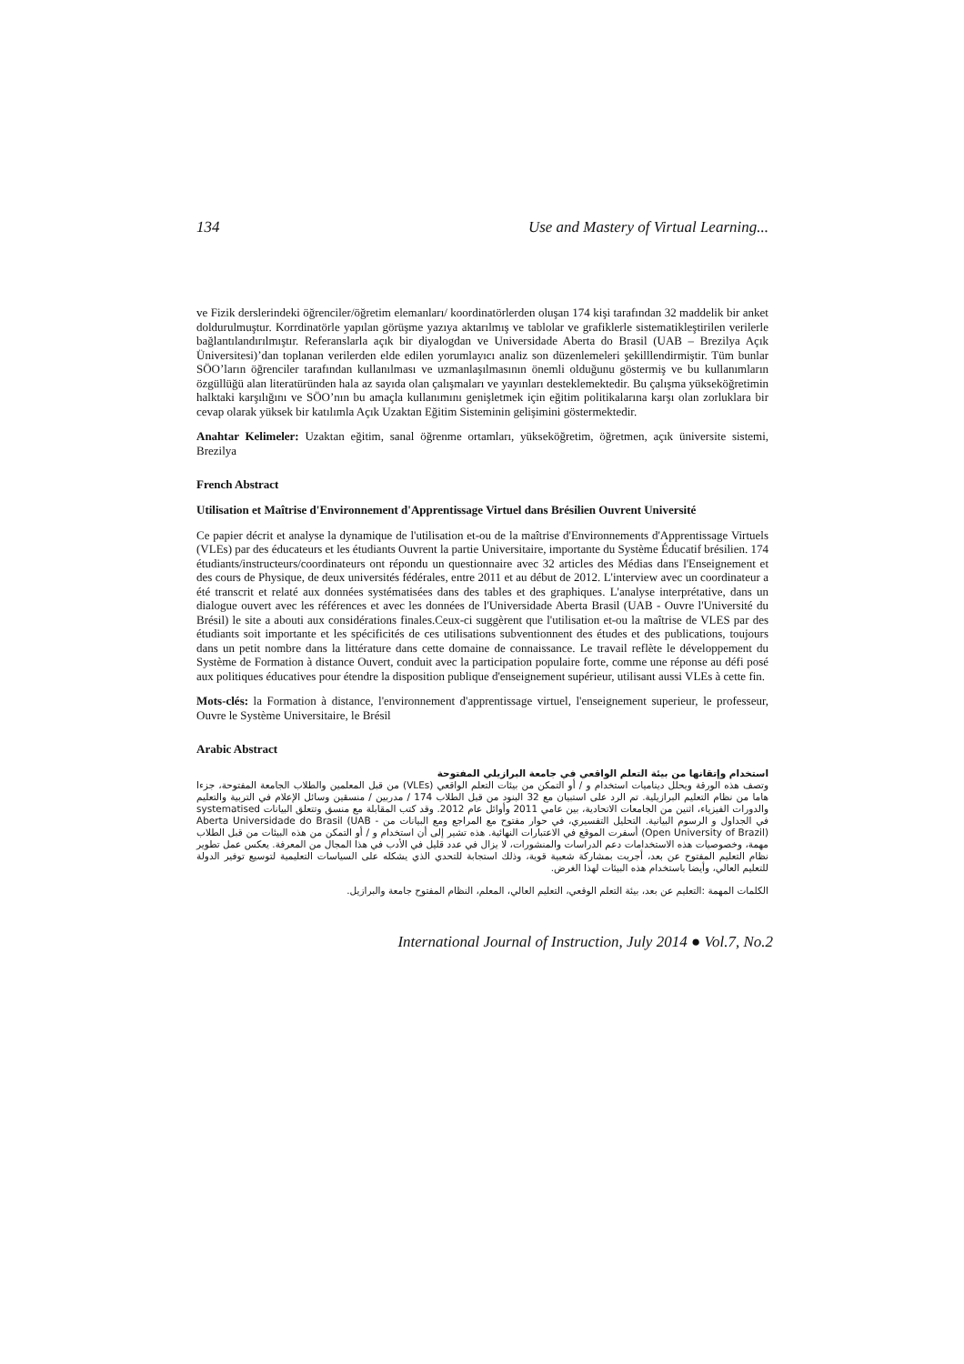134 Use and Mastery of Virtual Learning...
ve Fizik derslerindeki öğrenciler/öğretim elemanları/ koordinatörlerden oluşan 174 kişi tarafından 32 maddelik bir anket doldurulmuştur. Korrdinatörle yapılan görüşme yazıya aktarılmış ve tablolar ve grafiklerle sistematikleştirilen verilerle bağlantılandırılmıştır. Referanslarla açık bir diyalogdan ve Universidade Aberta do Brasil (UAB – Brezilya Açık Üniversitesi)’dan toplanan verilerden elde edilen yorumlayıcı analiz son düzenlemeleri şekilllendirmiştir. Tüm bunlar SÖO’ların öğrenciler tarafından kullanılması ve uzmanlaşılmasının önemli olduğunu göstermiş ve bu kullanımların özgüllüğü alan literatüründen hala az sayıda olan çalışmaları ve yayınları desteklemektedir. Bu çalışma yükseköğretimin halktaki karşılığını ve SÖO’nın bu amaçla kullanımını genişletmek için eğitim politikalarına karşı olan zorluklara bir cevap olarak yüksek bir katılımla Açık Uzaktan Eğitim Sisteminin gelişimini göstermektedir.
Anahtar Kelimeler: Uzaktan eğitim, sanal öğrenme ortamları, yükseköğretim, öğretmen, açık üniversite sistemi, Brezilya
French Abstract
Utilisation et Maîtrise d'Environnement d'Apprentissage Virtuel dans Brésilien Ouvrent Université
Ce papier décrit et analyse la dynamique de l'utilisation et-ou de la maîtrise d'Environnements d'Apprentissage Virtuels (VLEs) par des éducateurs et les étudiants Ouvrent la partie Universitaire, importante du Système Éducatif brésilien. 174 étudiants/instructeurs/coordinateurs ont répondu un questionnaire avec 32 articles des Médias dans l'Enseignement et des cours de Physique, de deux universités fédérales, entre 2011 et au début de 2012. L'interview avec un coordinateur a été transcrit et relaté aux données systématisées dans des tables et des graphiques. L'analyse interprétative, dans un dialogue ouvert avec les références et avec les données de l'Universidade Aberta Brasil (UAB - Ouvre l'Université du Brésil) le site a abouti aux considérations finales.Ceux-ci suggèrent que l'utilisation et-ou la maîtrise de VLES par des étudiants soit importante et les spécificités de ces utilisations subventionnent des études et des publications, toujours dans un petit nombre dans la littérature dans cette domaine de connaissance. Le travail reflète le développement du Système de Formation à distance Ouvert, conduit avec la participation populaire forte, comme une réponse au défi posé aux politiques éducatives pour étendre la disposition publique d'enseignement supérieur, utilisant aussi VLEs à cette fin.
Mots-clés: la Formation à distance, l'environnement d'apprentissage virtuel, l'enseignement superieur, le professeur, Ouvre le Système Universitaire, le Brésil
Arabic Abstract
استخدام وإتقانها من بيئة التعلم الواقعي في جامعة البرازيلي المفتوحة
وتصف هذه الورقة ويحلل ديناميات استخدام و / أو التمكن من بيئات التعلم الواقعي (VLEs) من قبل المعلمين والطلاب الجامعة المفتوحة، جزءا هاما من نظام التعليم البرازيلية. تم الرد على استبيان مع 32 البنود من قبل الطلاب 174 / مدربين / منسقين وسائل الإعلام في التربية والتعليم والدورات الفيزياء، اثنين من الجامعات الاتحادية، بين عامي 2011 وأوائل عام 2012. وقد كتب المقابلة مع منسق وتتعلق البيانات systematised في الجداول و الرسوم البيانية. التحليل التفسيري، في حوار مفتوح مع المراجع ومع البيانات من Aberta Universidade do Brasil (UAB - Open University of Brazil)) أسفرت الموقع في الاعتبارات النهائية. هذه تشير إلى أن استخدام و / أو التمكن من هذه البيئات من قبل الطلاب مهمة، وخصوصيات هذه الاستخدامات دعم الدراسات والمنشورات، لا يزال في عدد قليل في الأدب في هذا المجال من المعرفة. يعكس عمل تطوير نظام التعليم المفتوح عن بعد، أجريت بمشاركة شعبية قوية، وذلك استجابة للتحدي الذي يشكله على السياسات التعليمية لتوسيع توفير الدولة للتعليم العالي، وأيضا باستخدام هذه البيئات لهذا الغرض.
الكلمات المهمة :التعليم عن بعد، بيئة التعلم الوقعي، التعليم العالي، المعلم، النظام المفتوح جامعة والبرازيل.
International Journal of Instruction, July 2014 ● Vol.7, No.2